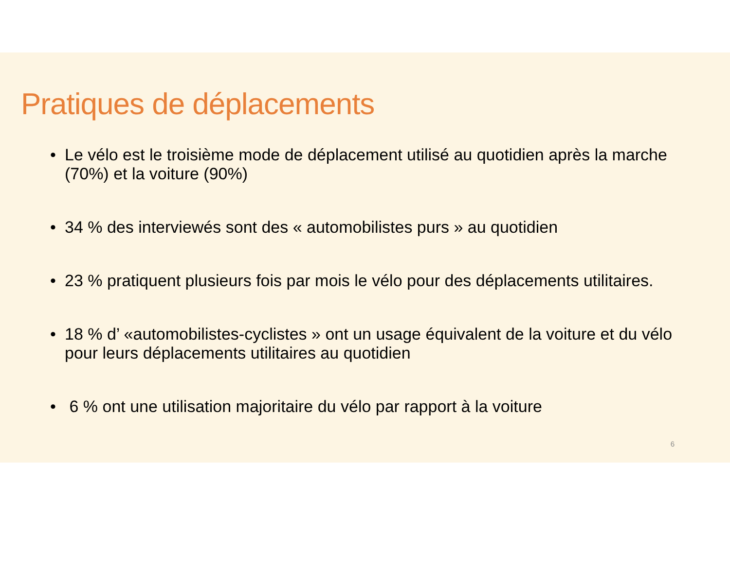Pratiques de déplacements
• Le vélo est le troisième mode de déplacement utilisé au quotidien après la marche (70%) et la voiture (90%)
• 34 % des interviewés sont des « automobilistes purs » au quotidien
• 23 % pratiquent plusieurs fois par mois le vélo pour des déplacements utilitaires.
• 18 % d’ «automobilistes-cyclistes » ont un usage équivalent de la voiture et du vélo pour leurs déplacements utilitaires au quotidien
• 6 % ont une utilisation majoritaire du vélo par rapport à la voiture
6